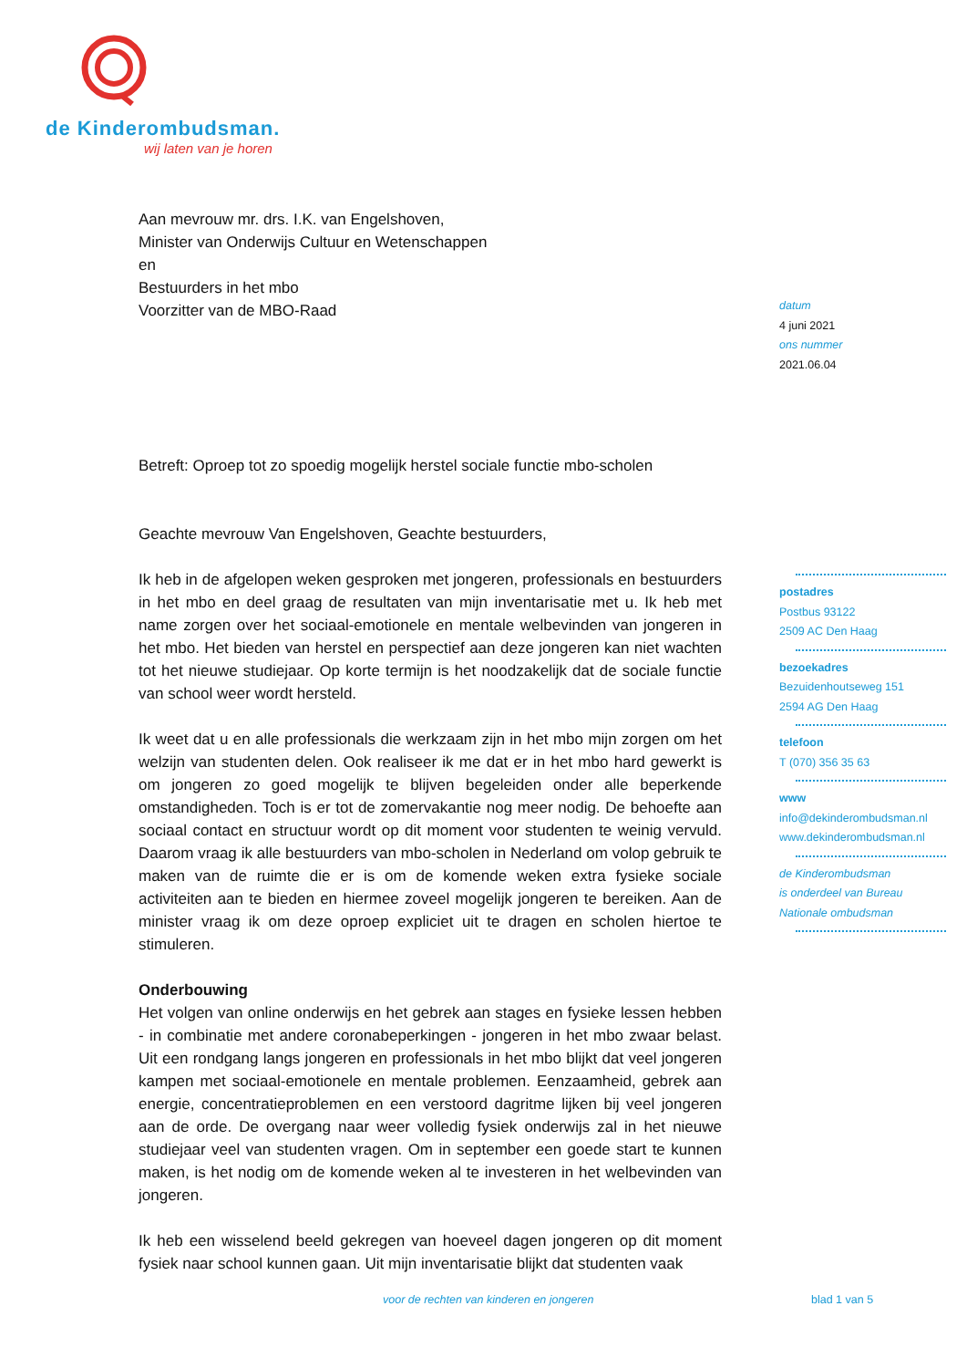de Kinder ombudsman.
wij laten van je horen
Aan mevrouw mr. drs. I.K. van Engelshoven,
Minister van Onderwijs Cultuur en Wetenschappen
en
Bestuurders in het mbo
Voorzitter van de MBO-Raad
Betreft: Oproep tot zo spoedig mogelijk herstel sociale functie mbo-scholen
Geachte mevrouw Van Engelshoven, Geachte bestuurders,
Ik heb in de afgelopen weken gesproken met jongeren, professionals en bestuurders in het mbo en deel graag de resultaten van mijn inventarisatie met u. Ik heb met name zorgen over het sociaal-emotionele en mentale welbevinden van jongeren in het mbo. Het bieden van herstel en perspectief aan deze jongeren kan niet wachten tot het nieuwe studiejaar. Op korte termijn is het noodzakelijk dat de sociale functie van school weer wordt hersteld.
Ik weet dat u en alle professionals die werkzaam zijn in het mbo mijn zorgen om het welzijn van studenten delen. Ook realiseer ik me dat er in het mbo hard gewerkt is om jongeren zo goed mogelijk te blijven begeleiden onder alle beperkende omstandigheden. Toch is er tot de zomervakantie nog meer nodig. De behoefte aan sociaal contact en structuur wordt op dit moment voor studenten te weinig vervuld. Daarom vraag ik alle bestuurders van mbo-scholen in Nederland om volop gebruik te maken van de ruimte die er is om de komende weken extra fysieke sociale activiteiten aan te bieden en hiermee zoveel mogelijk jongeren te bereiken. Aan de minister vraag ik om deze oproep expliciet uit te dragen en scholen hiertoe te stimuleren.
Onderbouwing
Het volgen van online onderwijs en het gebrek aan stages en fysieke lessen hebben - in combinatie met andere coronabeperkingen - jongeren in het mbo zwaar belast. Uit een rondgang langs jongeren en professionals in het mbo blijkt dat veel jongeren kampen met sociaal-emotionele en mentale problemen. Eenzaamheid, gebrek aan energie, concentratieproblemen en een verstoord dagritme lijken bij veel jongeren aan de orde. De overgang naar weer volledig fysiek onderwijs zal in het nieuwe studiejaar veel van studenten vragen. Om in september een goede start te kunnen maken, is het nodig om de komende weken al te investeren in het welbevinden van jongeren.
Ik heb een wisselend beeld gekregen van hoeveel dagen jongeren op dit moment fysiek naar school kunnen gaan. Uit mijn inventarisatie blijkt dat studenten vaak
datum
4 juni 2021
ons nummer
2021.06.04
postadres
Postbus 93122
2509 AC Den Haag
bezoekadres
Bezuidenhoutseweg 151
2594 AG Den Haag
telefoon
T (070) 356 35 63
www
info@dekinderombudsman.nl
www.dekinderombudsman.nl
de Kinderombudsman
is onderdeel van Bureau
Nationale ombudsman
voor de rechten van kinderen en jongeren
blad 1 van 5